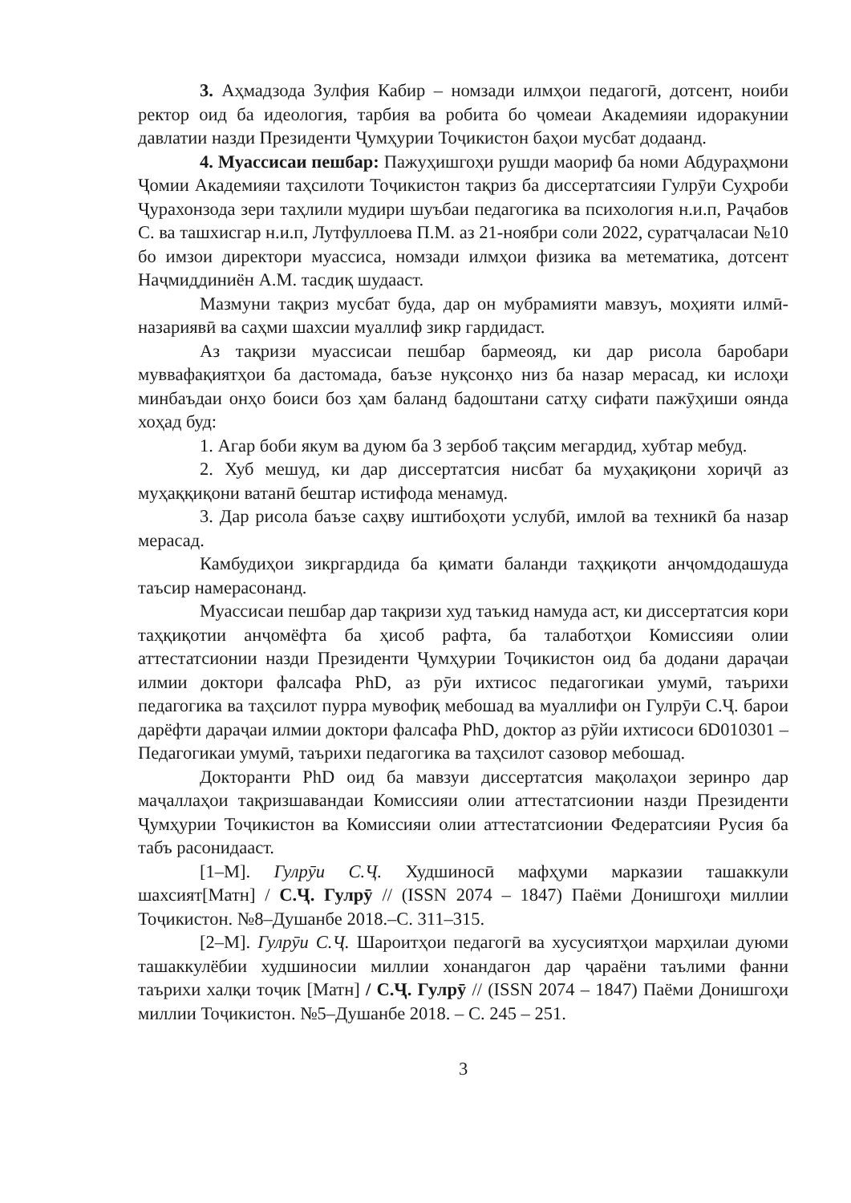3. Аҳмадзода Зулфия Кабир – номзади илмҳои педагогӣ, дотсент, ноиби ректор оид ба идеология, тарбия ва робита бо ҷомеаи Академияи идоракунии давлатии назди Президенти Ҷумҳурии Тоҷикистон баҳои мусбат додаанд.
4. Муассисаи пешбар: Пажуҳишгоҳи рушди маориф ба номи Абдураҳмони Ҷомии Академияи таҳсилоти Тоҷикистон тақриз ба диссертатсияи Гулрӯи Суҳроби Ҷурахонзода зери таҳлили мудири шуъбаи педагогика ва психология н.и.п, Раҷабов С. ва ташхисгар н.и.п, Лутфуллоева П.М. аз 21-ноябри соли 2022, суратҷаласаи №10 бо имзои директори муассиса, номзади илмҳои физика ва метематика, дотсент Наҷмиддиниён А.М. тасдиқ шудааст.
Мазмуни тақриз мусбат буда, дар он мубрамияти мавзуъ, моҳияти илмӣ- назариявӣ ва саҳми шахсии муаллиф зикр гардидаст.
Аз тақризи муассисаи пешбар бармеояд, ки дар рисола баробари муввафақиятҳои ба дастомада, баъзе нуқсонҳо низ ба назар мерасад, ки ислоҳи минбаъдаи онҳо боиси боз ҳам баланд бадоштани сатҳу сифати пажӯҳиши оянда хоҳад буд:
1. Агар боби якум ва дуюм ба 3 зербоб тақсим мегардид, хубтар мебуд.
2. Хуб мешуд, ки дар диссертатсия нисбат ба муҳақиқони хориҷӣ аз муҳаққиқони ватанӣ бештар истифода менамуд.
3. Дар рисола баъзе саҳву иштибоҳоти услубӣ, имлоӣ ва техникӣ ба назар мерасад.
Камбудиҳои зикргардида ба қимати баланди таҳқиқоти анҷомдодашуда таъсир намерасонанд.
Муассисаи пешбар дар тақризи худ таъкид намуда аст, ки диссертатсия кори таҳқиқотии анҷомёфта ба ҳисоб рафта, ба талаботҳои Комиссияи олии аттестатсионии назди Президенти Ҷумҳурии Тоҷикистон оид ба додани дараҷаи илмии доктори фалсафа PhD, аз рӯи ихтисос педагогикаи умумӣ, таърихи педагогика ва таҳсилот пурра мувофиқ мебошад ва муаллифи он Гулрӯи С.Ҷ. барои дарёфти дараҷаи илмии доктори фалсафа PhD, доктор аз рӯйи ихтисоси 6D010301 – Педагогикаи умумӣ, таърихи педагогика ва таҳсилот сазовор мебошад.
Докторанти PhD оид ба мавзуи диссертатсия мақолаҳои зеринро дар маҷаллаҳои тақризшавандаи Комиссияи олии аттестатсионии назди Президенти Ҷумҳурии Тоҷикистон ва Комиссияи олии аттестатсионии Федератсияи Русия ба табъ расонидааст.
[1–М]. Гулрӯи С.Ҷ. Худшиносӣ мафҳуми марказии ташаккули шахсият[Матн] / С.Ҷ. Гулрӯ // (ISSN 2074 – 1847) Паёми Донишгоҳи миллии Тоҷикистон. №8–Душанбе 2018.–С. 311–315.
[2–М]. Гулрӯи С.Ҷ. Шароитҳои педагогӣ ва хусусиятҳои марҳилаи дуюми ташаккулёбии худшиносии миллии хонандагон дар ҷараёни таълими фанни таърихи халқи тоҷик [Матн] / С.Ҷ. Гулрӯ // (ISSN 2074 – 1847) Паёми Донишгоҳи миллии Тоҷикистон. №5–Душанбе 2018. – С. 245 – 251.
3